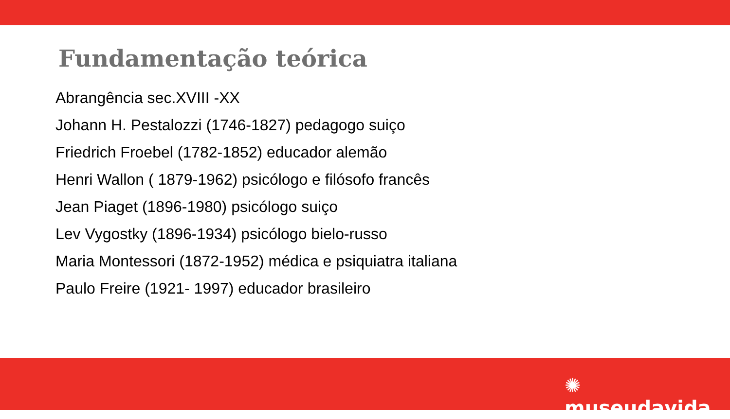Fundamentação teórica
Abrangência sec.XVIII -XX
Johann H. Pestalozzi (1746-1827) pedagogo suiço
Friedrich Froebel (1782-1852) educador alemão
Henri Wallon ( 1879-1962) psicólogo e filósofo francês
Jean Piaget (1896-1980) psicólogo suiço
Lev Vygostky (1896-1934) psicólogo bielo-russo
Maria Montessori (1872-1952) médica e psiquiatra italiana
Paulo Freire (1921- 1997) educador brasileiro
✺ museudavida